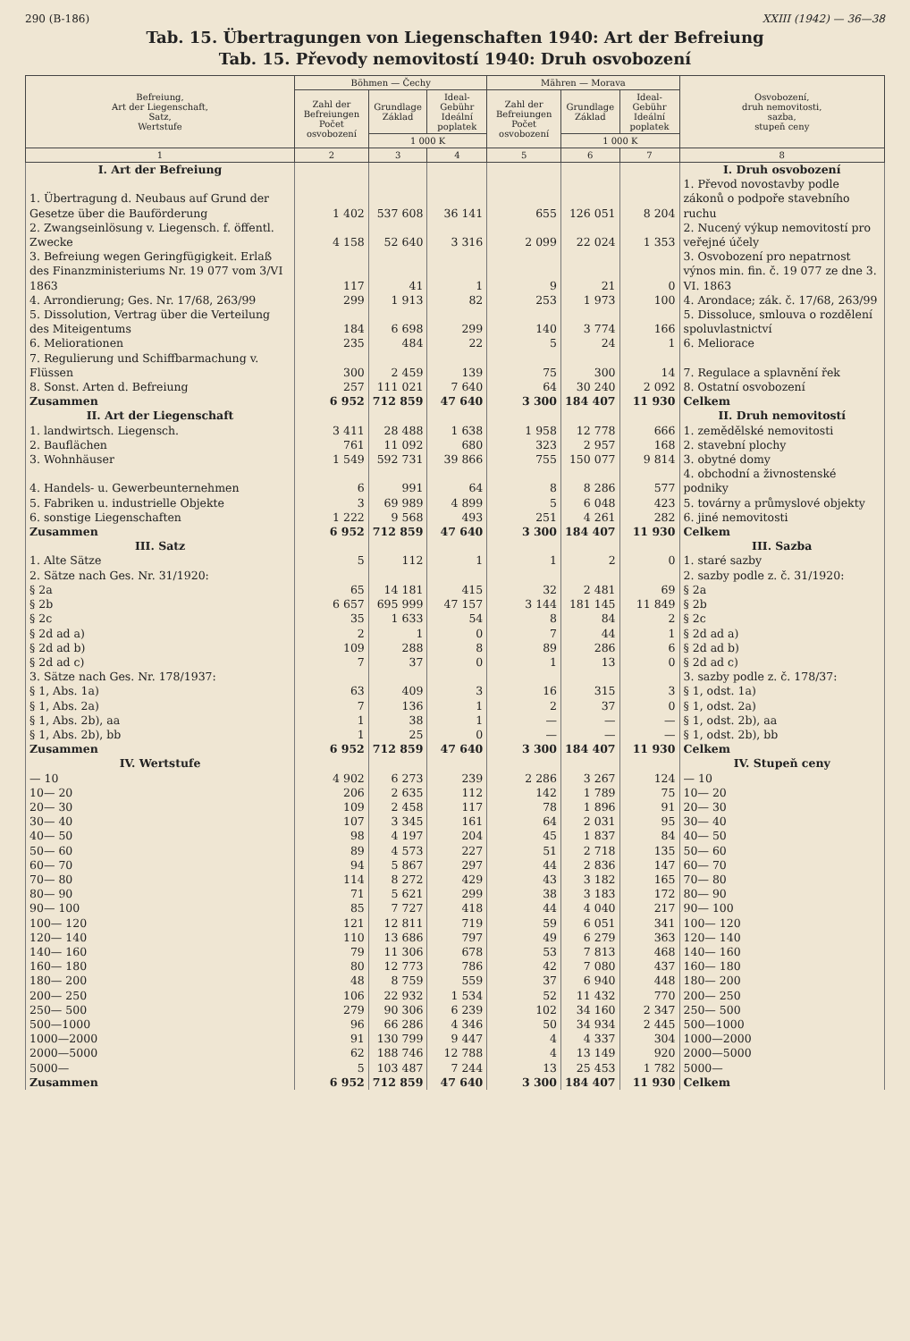290 (B-186) XXIII (1942) — 36—38
Tab. 15. Übertragungen von Liegenschaften 1940: Art der Befreiung
Tab. 15. Převody nemovitostí 1940: Druh osvobození
| Befreiung, Art der Liegenschaft, Satz, Wertstufe | Böhmen — Čechy | | | Mähren — Morava | | | Osvobození, druh nemovitosti, sazba, stupeň ceny |
| --- | --- | --- | --- | --- | --- | --- | --- |
| | Zahl der Befreiungen Počet osvobození | Grundlage Základ | Ideal-Gebühr Ideální poplatek | Zahl der Befreiungen Počet osvobození | Grundlage Základ | Ideal-Gebühr Ideální poplatek | |
| | | 1 000 K | | | 1 000 K | | |
| 1 | 2 | 3 | 4 | 5 | 6 | 7 | 8 |
| I. Art der Befreiung | | | | | | | I. Druh osvobození |
| 1. Übertragung d. Neubaus auf Grund der Gesetze über die Bauförderung | 1 402 | 537 608 | 36 141 | 655 | 126 051 | 8 204 | 1. Převod novostavby podle zákonů o podpoře stavebního ruchu |
| 2. Zwangseinlösung v. Liegensch. f. öffentl. Zwecke | 4 158 | 52 640 | 3 316 | 2 099 | 22 024 | 1 353 | 2. Nucený výkup nemovitostí pro veřejné účely |
| 3. Befreiung wegen Geringfügigkeit. Erlaß des Finanzministeriums Nr. 19 077 vom 3/VI 1863 | 117 | 41 | 1 | 9 | 21 | 0 | 3. Osvobození pro nepatrnost výnos min. fin. č. 19 077 ze dne 3. VI. 1863 |
| 4. Arrondierung; Ges. Nr. 17/68, 263/99 | 299 | 1 913 | 82 | 253 | 1 973 | 100 | 4. Arondace; zák. č. 17/68, 263/99 |
| 5. Dissolution, Vertrag über die Verteilung des Miteigentums | 184 | 6 698 | 299 | 140 | 3 774 | 166 | 5. Dissoluce, smlouva o rozdělení spoluvlastnictví |
| 6. Meliorationen | 235 | 484 | 22 | 5 | 24 | 1 | 6. Meliorace |
| 7. Regulierung und Schiffbarmachung v. Flüssen | 300 | 2 459 | 139 | 75 | 300 | 14 | 7. Regulace a splavnění řek |
| 8. Sonst. Arten d. Befreiung | 257 | 111 021 | 7 640 | 64 | 30 240 | 2 092 | 8. Ostatní osvobození |
| Zusammen | 6 952 | 712 859 | 47 640 | 3 300 | 184 407 | 11 930 | Celkem |
| II. Art der Liegenschaft | | | | | | | II. Druh nemovitostí |
| 1. landwirtsch. Liegensch. | 3 411 | 28 488 | 1 638 | 1 958 | 12 778 | 666 | 1. zemědělské nemovitosti |
| 2. Bauflächen | 761 | 11 092 | 680 | 323 | 2 957 | 168 | 2. stavební plochy |
| 3. Wohnhäuser | 1 549 | 592 731 | 39 866 | 755 | 150 077 | 9 814 | 3. obytné domy |
| 4. Handels- u. Gewerbeunternehmen | 6 | 991 | 64 | 8 | 8 286 | 577 | 4. obchodní a živnostenské podniky |
| 5. Fabriken u. industrielle Objekte | 3 | 69 989 | 4 899 | 5 | 6 048 | 423 | 5. továrny a průmyslové objekty |
| 6. sonstige Liegenschaften | 1 222 | 9 568 | 493 | 251 | 4 261 | 282 | 6. jiné nemovitosti |
| Zusammen | 6 952 | 712 859 | 47 640 | 3 300 | 184 407 | 11 930 | Celkem |
| III. Satz | | | | | | | III. Sazba |
| 1. Alte Sätze | 5 | 112 | 1 | 1 | 2 | 0 | 1. staré sazby |
| 2. Sätze nach Ges. Nr. 31/1920: | | | | | | | 2. sazby podle z. č. 31/1920: |
| § 2a | 65 | 14 181 | 415 | 32 | 2 481 | 69 | § 2a |
| § 2b | 6 657 | 695 999 | 47 157 | 3 144 | 181 145 | 11 849 | § 2b |
| § 2c | 35 | 1 633 | 54 | 8 | 84 | 2 | § 2c |
| § 2d ad a) | 2 | 1 | 0 | 7 | 44 | 1 | § 2d ad a) |
| § 2d ad b) | 109 | 288 | 8 | 89 | 286 | 6 | § 2d ad b) |
| § 2d ad c) | 7 | 37 | 0 | 1 | 13 | 0 | § 2d ad c) |
| 3. Sätze nach Ges. Nr. 178/1937: | | | | | | | 3. sazby podle z. č. 178/37: |
| § 1, Abs. 1a) | 63 | 409 | 3 | 16 | 315 | 3 | § 1, odst. 1a) |
| § 1, Abs. 2a) | 7 | 136 | 1 | 2 | 37 | 0 | § 1, odst. 2a) |
| § 1, Abs. 2b), aa | 1 | 38 | 1 | — | — | — | § 1, odst. 2b), aa |
| § 1, Abs. 2b), bb | 1 | 25 | 0 | — | — | — | § 1, odst. 2b), bb |
| Zusammen | 6 952 | 712 859 | 47 640 | 3 300 | 184 407 | 11 930 | Celkem |
| IV. Wertstufe | | | | | | | IV. Stupeň ceny |
| — 10 | 4 902 | 6 273 | 239 | 2 286 | 3 267 | 124 | — 10 |
| 10— 20 | 206 | 2 635 | 112 | 142 | 1 789 | 75 | 10— 20 |
| 20— 30 | 109 | 2 458 | 117 | 78 | 1 896 | 91 | 20— 30 |
| 30— 40 | 107 | 3 345 | 161 | 64 | 2 031 | 95 | 30— 40 |
| 40— 50 | 98 | 4 197 | 204 | 45 | 1 837 | 84 | 40— 50 |
| 50— 60 | 89 | 4 573 | 227 | 51 | 2 718 | 135 | 50— 60 |
| 60— 70 | 94 | 5 867 | 297 | 44 | 2 836 | 147 | 60— 70 |
| 70— 80 | 114 | 8 272 | 429 | 43 | 3 182 | 165 | 70— 80 |
| 80— 90 | 71 | 5 621 | 299 | 38 | 3 183 | 172 | 80— 90 |
| 90— 100 | 85 | 7 727 | 418 | 44 | 4 040 | 217 | 90— 100 |
| 100— 120 | 121 | 12 811 | 719 | 59 | 6 051 | 341 | 100— 120 |
| 120— 140 | 110 | 13 686 | 797 | 49 | 6 279 | 363 | 120— 140 |
| 140— 160 | 79 | 11 306 | 678 | 53 | 7 813 | 468 | 140— 160 |
| 160— 180 | 80 | 12 773 | 786 | 42 | 7 080 | 437 | 160— 180 |
| 180— 200 | 48 | 8 759 | 559 | 37 | 6 940 | 448 | 180— 200 |
| 200— 250 | 106 | 22 932 | 1 534 | 52 | 11 432 | 770 | 200— 250 |
| 250— 500 | 279 | 90 306 | 6 239 | 102 | 34 160 | 2 347 | 250— 500 |
| 500—1000 | 96 | 66 286 | 4 346 | 50 | 34 934 | 2 445 | 500—1000 |
| 1000—2000 | 91 | 130 799 | 9 447 | 4 | 4 337 | 304 | 1000—2000 |
| 2000—5000 | 62 | 188 746 | 12 788 | 4 | 13 149 | 920 | 2000—5000 |
| 5000— | 5 | 103 487 | 7 244 | 13 | 25 453 | 1 782 | 5000— |
| Zusammen | 6 952 | 712 859 | 47 640 | 3 300 | 184 407 | 11 930 | Celkem |